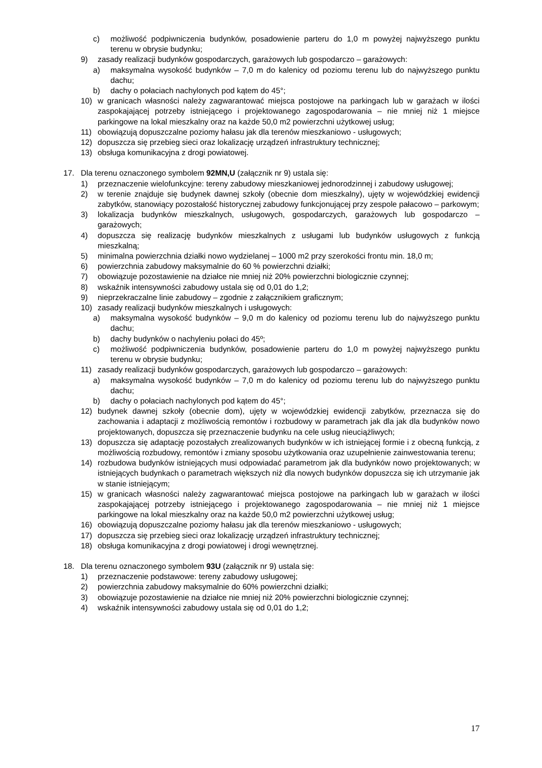c) możliwość podpiwniczenia budynków, posadowienie parteru do 1,0 m powyżej najwyższego punktu terenu w obrysie budynku;
9) zasady realizacji budynków gospodarczych, garażowych lub gospodarczo – garażowych:
a) maksymalna wysokość budynków – 7,0 m do kalenicy od poziomu terenu lub do najwyższego punktu dachu;
b) dachy o połaciach nachylonych pod kątem do 45°;
10) w granicach własności należy zagwarantować miejsca postojowe na parkingach lub w garażach w ilości zaspokajającej potrzeby istniejącego i projektowanego zagospodarowania – nie mniej niż 1 miejsce parkingowe na lokal mieszkalny oraz na każde 50,0 m2 powierzchni użytkowej usług;
11) obowiązują dopuszczalne poziomy hałasu jak dla terenów mieszkaniowo - usługowych;
12) dopuszcza się przebieg sieci oraz lokalizację urządzeń infrastruktury technicznej;
13) obsługa komunikacyjna z drogi powiatowej.
17. Dla terenu oznaczonego symbolem 92MN,U (załącznik nr 9) ustala się:
1) przeznaczenie wielofunkcyjne: tereny zabudowy mieszkaniowej jednorodzinnej i zabudowy usługowej;
2) w terenie znajduje się budynek dawnej szkoły (obecnie dom mieszkalny), ujęty w wojewódzkiej ewidencji zabytków, stanowiący pozostałość historycznej zabudowy funkcjonującej przy zespole pałacowo – parkowym;
3) lokalizacja budynków mieszkalnych, usługowych, gospodarczych, garażowych lub gospodarczo – garażowych;
4) dopuszcza się realizację budynków mieszkalnych z usługami lub budynków usługowych z funkcją mieszkalną;
5) minimalna powierzchnia działki nowo wydzielanej – 1000 m2 przy szerokości frontu min. 18,0 m;
6) powierzchnia zabudowy maksymalnie do 60 % powierzchni działki;
7) obowiązuje pozostawienie na działce nie mniej niż 20% powierzchni biologicznie czynnej;
8) wskaźnik intensywności zabudowy ustala się od 0,01 do 1,2;
9) nieprzekraczalne linie zabudowy – zgodnie z załącznikiem graficznym;
10) zasady realizacji budynków mieszkalnych i usługowych:
a) maksymalna wysokość budynków – 9,0 m do kalenicy od poziomu terenu lub do najwyższego punktu dachu;
b) dachy budynków o nachyleniu połaci do 45º;
c) możliwość podpiwniczenia budynków, posadowienie parteru do 1,0 m powyżej najwyższego punktu terenu w obrysie budynku;
11) zasady realizacji budynków gospodarczych, garażowych lub gospodarczo – garażowych:
a) maksymalna wysokość budynków – 7,0 m do kalenicy od poziomu terenu lub do najwyższego punktu dachu;
b) dachy o połaciach nachylonych pod kątem do 45°;
12) budynek dawnej szkoły (obecnie dom), ujęty w wojewódzkiej ewidencji zabytków, przeznacza się do zachowania i adaptacji z możliwością remontów i rozbudowy w parametrach jak dla jak dla budynków nowo projektowanych, dopuszcza się przeznaczenie budynku na cele usług nieuciążliwych;
13) dopuszcza się adaptację pozostałych zrealizowanych budynków w ich istniejącej formie i z obecną funkcją, z możliwością rozbudowy, remontów i zmiany sposobu użytkowania oraz uzupełnienie zainwestowania terenu;
14) rozbudowa budynków istniejących musi odpowiadać parametrom jak dla budynków nowo projektowanych; w istniejących budynkach o parametrach większych niż dla nowych budynków dopuszcza się ich utrzymanie jak w stanie istniejącym;
15) w granicach własności należy zagwarantować miejsca postojowe na parkingach lub w garażach w ilości zaspokajającej potrzeby istniejącego i projektowanego zagospodarowania – nie mniej niż 1 miejsce parkingowe na lokal mieszkalny oraz na każde 50,0 m2 powierzchni użytkowej usług;
16) obowiązują dopuszczalne poziomy hałasu jak dla terenów mieszkaniowo - usługowych;
17) dopuszcza się przebieg sieci oraz lokalizację urządzeń infrastruktury technicznej;
18) obsługa komunikacyjna z drogi powiatowej i drogi wewnętrznej.
18. Dla terenu oznaczonego symbolem 93U (załącznik nr 9) ustala się:
1) przeznaczenie podstawowe: tereny zabudowy usługowej;
2) powierzchnia zabudowy maksymalnie do 60% powierzchni działki;
3) obowiązuje pozostawienie na działce nie mniej niż 20% powierzchni biologicznie czynnej;
4) wskaźnik intensywności zabudowy ustala się od 0,01 do 1,2;
17